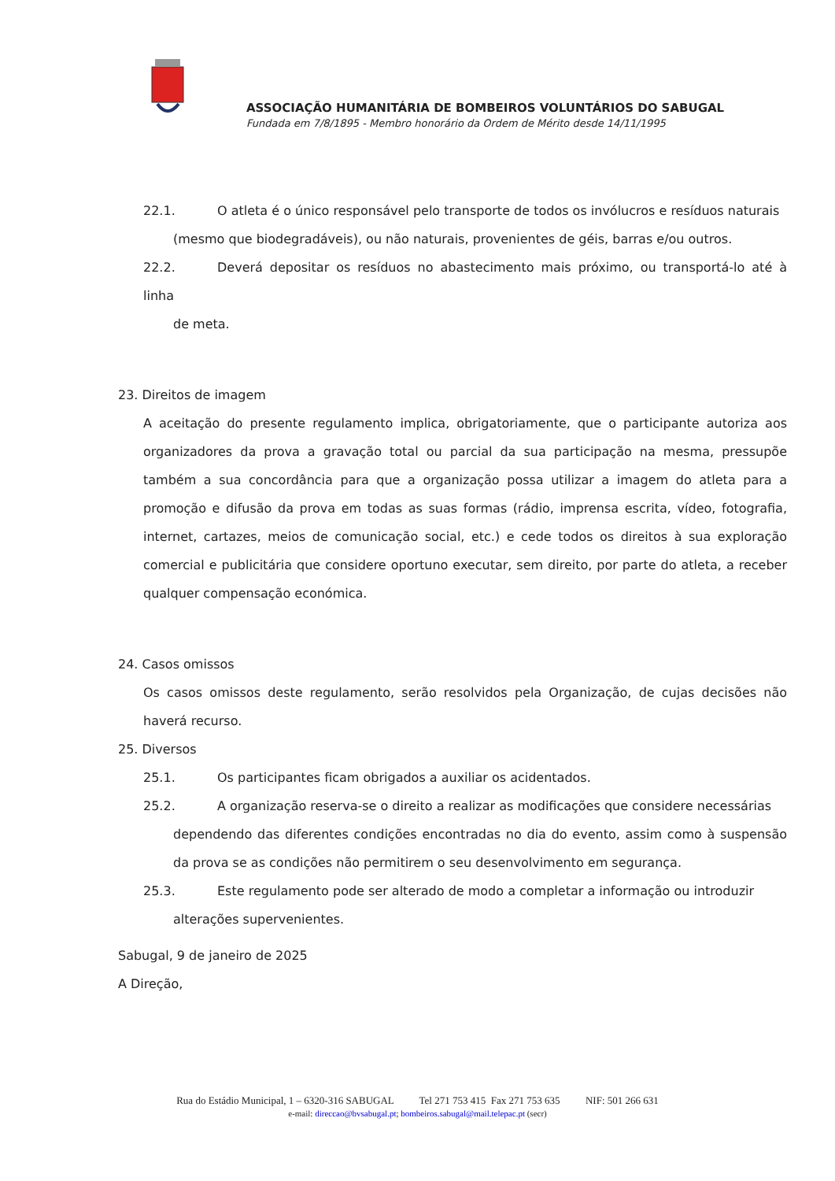ASSOCIAÇÃO HUMANITÁRIA DE BOMBEIROS VOLUNTÁRIOS DO SABUGAL
Fundada em 7/8/1895 - Membro honorário da Ordem de Mérito desde 14/11/1995
22.1. O atleta é o único responsável pelo transporte de todos os invólucros e resíduos naturais
(mesmo que biodegradáveis), ou não naturais, provenientes de géis, barras e/ou outros.
22.2. Deverá depositar os resíduos no abastecimento mais próximo, ou transportá-lo até à linha
de meta.
23. Direitos de imagem
A aceitação do presente regulamento implica, obrigatoriamente, que o participante autoriza aos organizadores da prova a gravação total ou parcial da sua participação na mesma, pressupõe também a sua concordância para que a organização possa utilizar a imagem do atleta para a promoção e difusão da prova em todas as suas formas (rádio, imprensa escrita, vídeo, fotografia, internet, cartazes, meios de comunicação social, etc.) e cede todos os direitos à sua exploração comercial e publicitária que considere oportuno executar, sem direito, por parte do atleta, a receber qualquer compensação económica.
24. Casos omissos
Os casos omissos deste regulamento, serão resolvidos pela Organização, de cujas decisões não haverá recurso.
25. Diversos
25.1. Os participantes ficam obrigados a auxiliar os acidentados.
25.2. A organização reserva-se o direito a realizar as modificações que considere necessárias
dependendo das diferentes condições encontradas no dia do evento, assim como à suspensão da prova se as condições não permitirem o seu desenvolvimento em segurança.
25.3. Este regulamento pode ser alterado de modo a completar a informação ou introduzir
alterações supervenientes.
Sabugal, 9 de janeiro de 2025
A Direção,
Rua do Estádio Municipal, 1 – 6320-316 SABUGAL Tel 271 753 415 Fax 271 753 635 NIF: 501 266 631
e-mail: direccao@bvsabugal.pt; bombeiros.sabugal@mail.telepac.pt (secr)